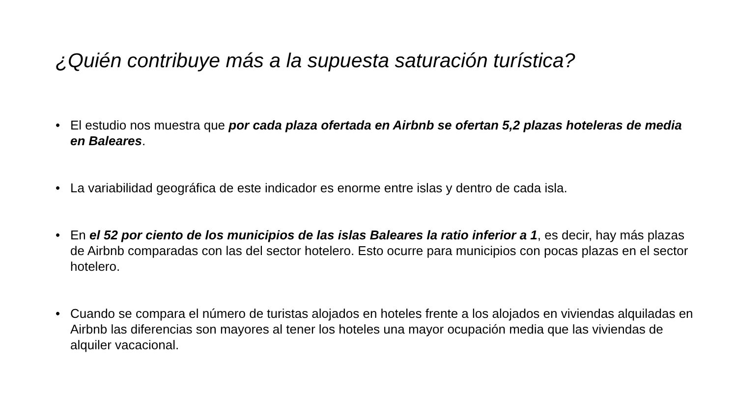¿Quién contribuye más a la supuesta saturación turística?
• El estudio nos muestra que por cada plaza ofertada en Airbnb se ofertan 5,2 plazas hoteleras de media en Baleares.
• La variabilidad geográfica de este indicador es enorme entre islas y dentro de cada isla.
• En el 52 por ciento de los municipios de las islas Baleares la ratio inferior a 1, es decir, hay más plazas de Airbnb comparadas con las del sector hotelero. Esto ocurre para municipios con pocas plazas en el sector hotelero.
• Cuando se compara el número de turistas alojados en hoteles frente a los alojados en viviendas alquiladas en Airbnb las diferencias son mayores al tener los hoteles una mayor ocupación media que las viviendas de alquiler vacacional.